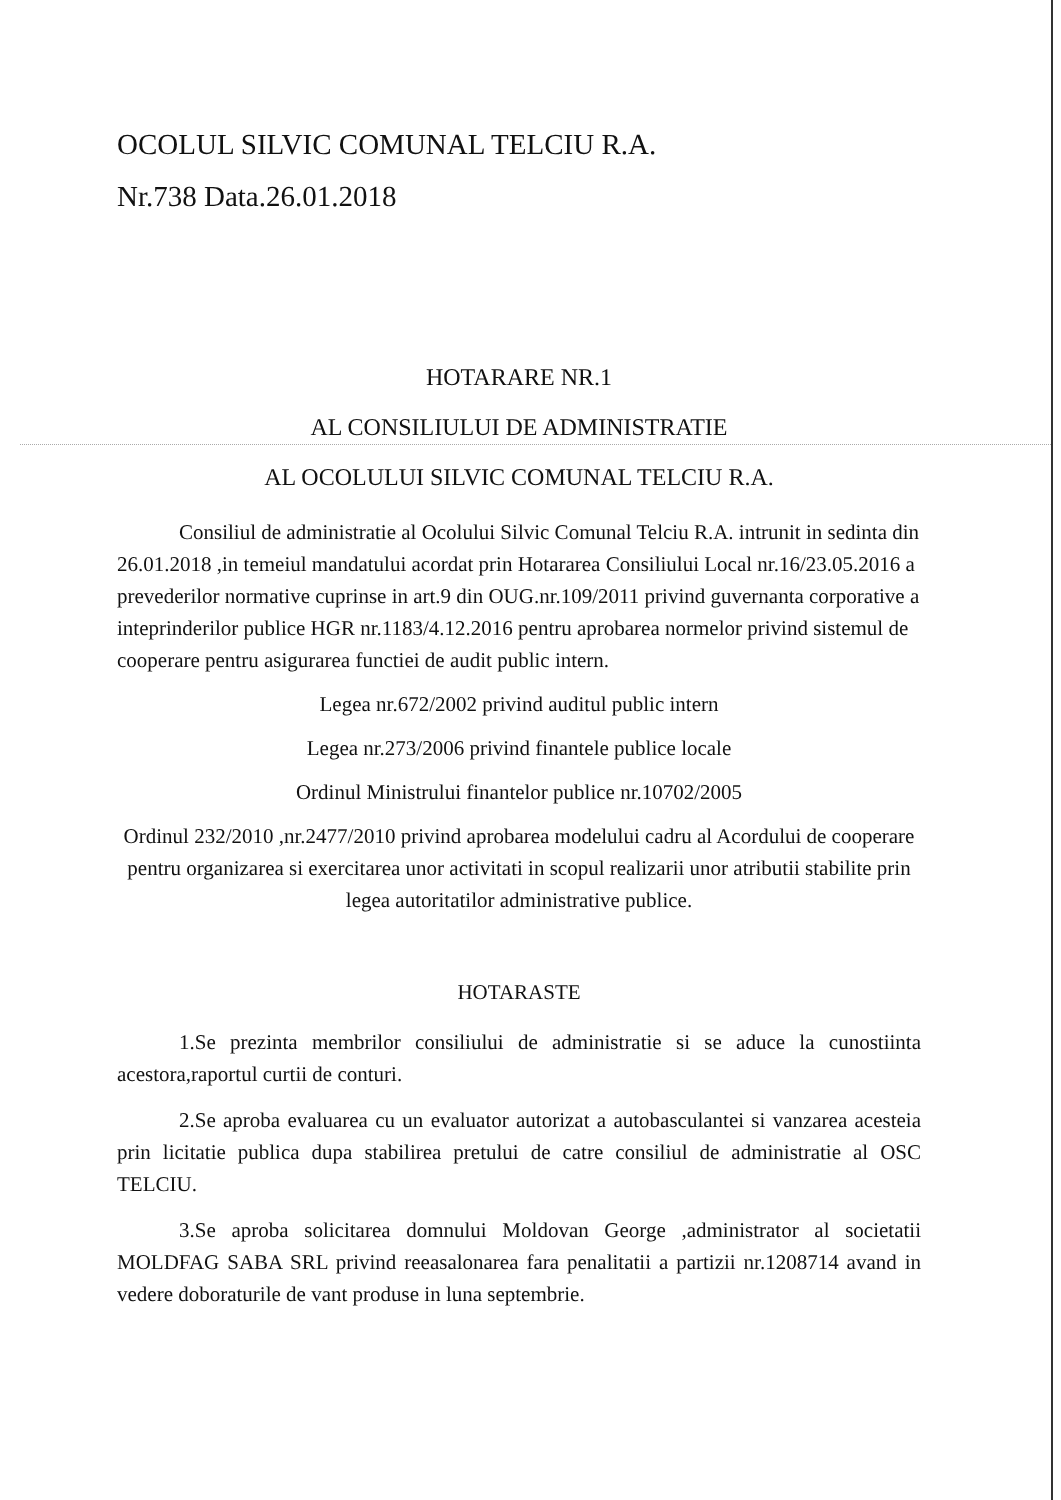OCOLUL SILVIC COMUNAL TELCIU R.A.
Nr.738 Data.26.01.2018
HOTARARE NR.1
AL CONSILIULUI DE ADMINISTRATIE
AL OCOLULUI SILVIC COMUNAL TELCIU R.A.
Consiliul de administratie al Ocolului Silvic Comunal Telciu R.A. intrunit in sedinta din 26.01.2018 ,in temeiul mandatului acordat prin Hotararea Consiliului Local nr.16/23.05.2016 a prevederilor normative cuprinse in art.9 din OUG.nr.109/2011 privind guvernanta corporative a inteprinderilor publice HGR nr.1183/4.12.2016 pentru aprobarea normelor privind sistemul de cooperare pentru asigurarea functiei de audit public intern.
Legea nr.672/2002 privind auditul public intern
Legea nr.273/2006 privind finantele publice locale
Ordinul Ministrului finantelor publice nr.10702/2005
Ordinul 232/2010 ,nr.2477/2010 privind aprobarea modelului cadru al Acordului de cooperare pentru organizarea si exercitarea unor activitati in scopul realizarii unor atributii stabilite prin legea autoritatilor administrative publice.
HOTARASTE
1.Se prezinta membrilor consiliului de administratie si se aduce la cunostiinta acestora,raportul curtii de conturi.
2.Se aproba evaluarea cu un evaluator autorizat a autobasculantei si vanzarea acesteia prin licitatie publica dupa stabilirea pretului de catre consiliul de administratie al OSC TELCIU.
3.Se aproba solicitarea domnului Moldovan George ,administrator al societatii MOLDFAG SABA SRL privind reeasalonarea fara penalitatii a partizii nr.1208714 avand in vedere doboraturile de vant produse in luna septembrie.